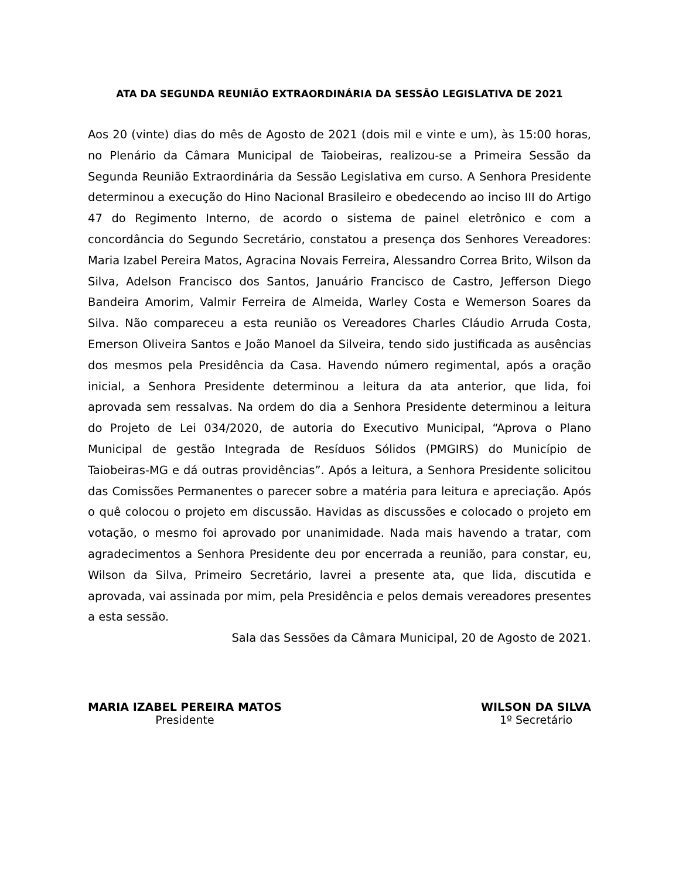ATA DA SEGUNDA REUNIÃO EXTRAORDINÁRIA DA SESSÃO LEGISLATIVA DE 2021
Aos 20 (vinte) dias do mês de Agosto de 2021 (dois mil e vinte e um), às 15:00 horas, no Plenário da Câmara Municipal de Taiobeiras, realizou-se a Primeira Sessão da Segunda Reunião Extraordinária da Sessão Legislativa em curso. A Senhora Presidente determinou a execução do Hino Nacional Brasileiro e obedecendo ao inciso III do Artigo 47 do Regimento Interno, de acordo o sistema de painel eletrônico e com a concordância do Segundo Secretário, constatou a presença dos Senhores Vereadores: Maria Izabel Pereira Matos, Agracina Novais Ferreira, Alessandro Correa Brito, Wilson da Silva, Adelson Francisco dos Santos, Januário Francisco de Castro, Jefferson Diego Bandeira Amorim, Valmir Ferreira de Almeida, Warley Costa e Wemerson Soares da Silva. Não compareceu a esta reunião os Vereadores Charles Cláudio Arruda Costa, Emerson Oliveira Santos e João Manoel da Silveira, tendo sido justificada as ausências dos mesmos pela Presidência da Casa. Havendo número regimental, após a oração inicial, a Senhora Presidente determinou a leitura da ata anterior, que lida, foi aprovada sem ressalvas. Na ordem do dia a Senhora Presidente determinou a leitura do Projeto de Lei 034/2020, de autoria do Executivo Municipal, “Aprova o Plano Municipal de gestão Integrada de Resíduos Sólidos (PMGIRS) do Município de Taiobeiras-MG e dá outras providências”. Após a leitura, a Senhora Presidente solicitou das Comissões Permanentes o parecer sobre a matéria para leitura e apreciação. Após o quê colocou o projeto em discussão. Havidas as discussões e colocado o projeto em votação, o mesmo foi aprovado por unanimidade. Nada mais havendo a tratar, com agradecimentos a Senhora Presidente deu por encerrada a reunião, para constar, eu, Wilson da Silva, Primeiro Secretário, lavrei a presente ata, que lida, discutida e aprovada, vai assinada por mim, pela Presidência e pelos demais vereadores presentes a esta sessão.
Sala das Sessões da Câmara Municipal, 20 de Agosto de 2021.
MARIA IZABEL PEREIRA MATOS
Presidente
WILSON DA SILVA
1º Secretário